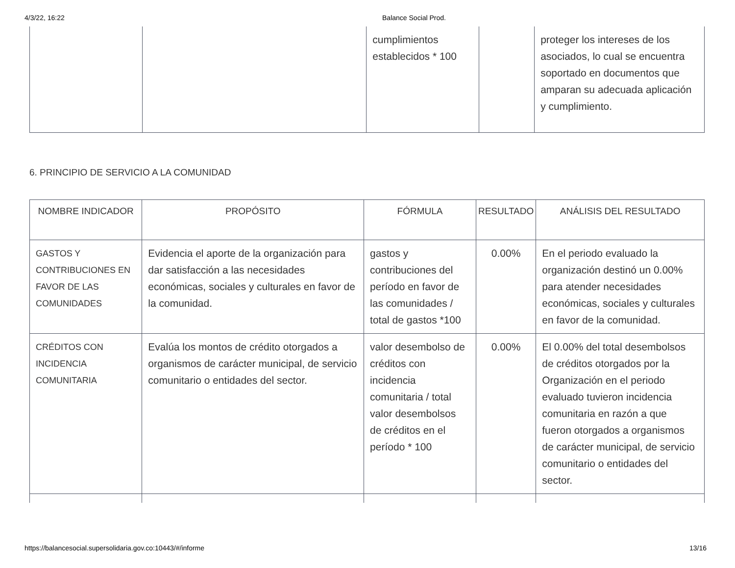4/3/22, 16:22 Balance Social Prod.
| | | cumplimientos establecidos * 100 | | proteger los intereses de los asociados, lo cual se encuentra soportado en documentos que amparan su adecuada aplicación y cumplimiento. |
6. PRINCIPIO DE SERVICIO A LA COMUNIDAD
| NOMBRE INDICADOR | PROPÓSITO | FÓRMULA | RESULTADO | ANÁLISIS DEL RESULTADO |
| --- | --- | --- | --- | --- |
| GASTOS Y CONTRIBUCIONES EN FAVOR DE LAS COMUNIDADES | Evidencia el aporte de la organización para dar satisfacción a las necesidades económicas, sociales y culturales en favor de la comunidad. | gastos y contribuciones del período en favor de las comunidades / total de gastos *100 | 0.00% | En el periodo evaluado la organización destinó un 0.00% para atender necesidades económicas, sociales y culturales en favor de la comunidad. |
| CRÉDITOS CON INCIDENCIA COMUNITARIA | Evalúa los montos de crédito otorgados a organismos de carácter municipal, de servicio comunitario o entidades del sector. | valor desembolso de créditos con incidencia comunitaria / total valor desembolsos de créditos en el período * 100 | 0.00% | El 0.00% del total desembolsos de créditos otorgados por la Organización en el periodo evaluado tuvieron incidencia comunitaria en razón a que fueron otorgados a organismos de carácter municipal, de servicio comunitario o entidades del sector. |
https://balancesocial.supersolidaria.gov.co:10443/#/informe 13/16